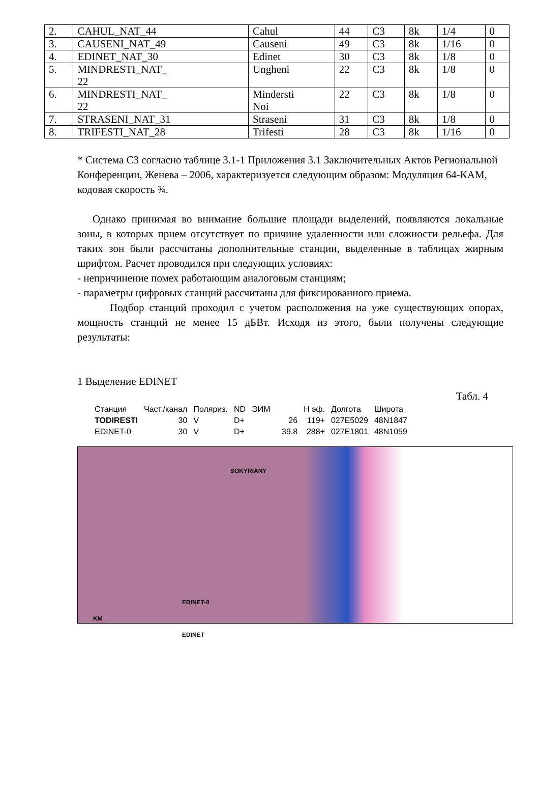| 2. | CAHUL_NAT_44 | Cahul | 44 | C3 | 8k | 1/4 | 0 |
| 3. | CAUSENI_NAT_49 | Causeni | 49 | C3 | 8k | 1/16 | 0 |
| 4. | EDINET_NAT_30 | Edinet | 30 | C3 | 8k | 1/8 | 0 |
| 5. | MINDRESTI_NAT_ 22 | Ungheni | 22 | C3 | 8k | 1/8 | 0 |
| 6. | MINDRESTI_NAT_ 22 | Mindersti Noi | 22 | C3 | 8k | 1/8 | 0 |
| 7. | STRASENI_NAT_31 | Straseni | 31 | C3 | 8k | 1/8 | 0 |
| 8. | TRIFESTI_NAT_28 | Trifesti | 28 | C3 | 8k | 1/16 | 0 |
* Система С3 согласно таблице 3.1-1 Приложения 3.1 Заключительных Актов Региональной Конференции, Женева – 2006, характеризуется следующим образом: Модуляция 64-КАМ, кодовая скорость ¾.
Однако принимая во внимание большие площади выделений, появляются локальные зоны, в которых прием отсутствует по причине удаленности или сложности рельефа. Для таких зон были рассчитаны дополнительные станции, выделенные в таблицах жирным шрифтом. Расчет проводился при следующих условиях:
- непричинение помех работающим аналоговым станциям;
- параметры цифровых станций рассчитаны для фиксированного приема.
Подбор станций проходил с учетом расположения на уже существующих опорах, мощность станций не менее 15 дБВт. Исходя из этого, были получены следующие результаты:
1 Выделение EDINET
Табл. 4
| Станция | Част./канал | Поляриз. | ND | ЭИМ | H эф. | Долгота | Широта |
| --- | --- | --- | --- | --- | --- | --- | --- |
| TODIRESTI | 30 | V | D+ | 26 | 119+ | 027E5029 | 48N1847 |
| EDINET-0 | 30 | V | D+ | 39.8 | 288+ | 027E1801 | 48N1059 |
SOKYRIANY
EDINET-0
EDINET
KM